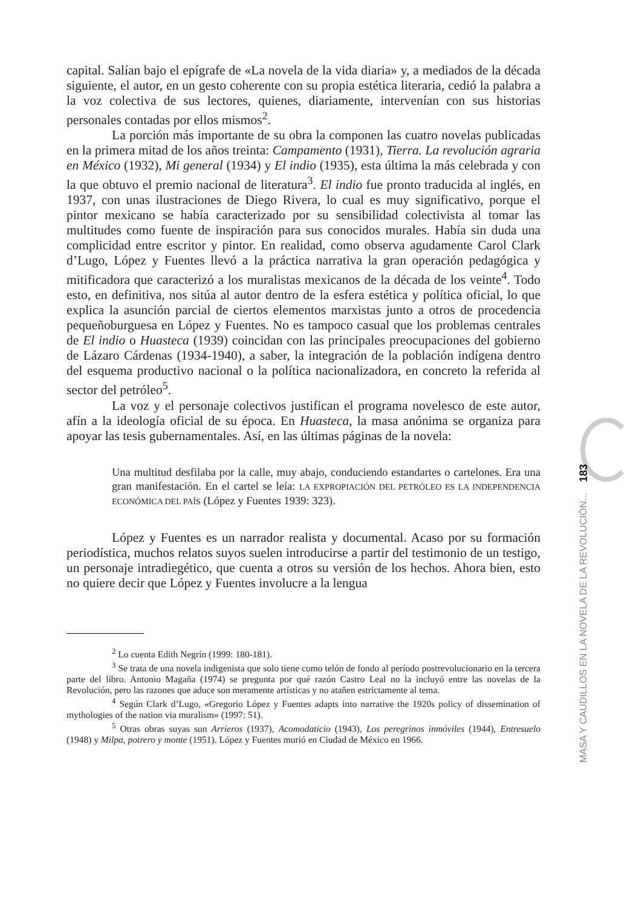capital. Salían bajo el epígrafe de «La novela de la vida diaria» y, a mediados de la década siguiente, el autor, en un gesto coherente con su propia estética literaria, cedió la palabra a la voz colectiva de sus lectores, quienes, diariamente, intervenían con sus historias personales contadas por ellos mismos<sup>2</sup>.
La porción más importante de su obra la componen las cuatro novelas publicadas en la primera mitad de los años treinta: Campamento (1931), Tierra. La revolución agraria en México (1932), Mi general (1934) y El indio (1935), esta última la más celebrada y con la que obtuvo el premio nacional de literatura<sup>3</sup>. El indio fue pronto traducida al inglés, en 1937, con unas ilustraciones de Diego Rivera, lo cual es muy significativo, porque el pintor mexicano se había caracterizado por su sensibilidad colectivista al tomar las multitudes como fuente de inspiración para sus conocidos murales. Había sin duda una complicidad entre escritor y pintor. En realidad, como observa agudamente Carol Clark d’Lugo, López y Fuentes llevó a la práctica narrativa la gran operación pedagógica y mitificadora que caracterizó a los muralistas mexicanos de la década de los veinte<sup>4</sup>. Todo esto, en definitiva, nos sitúa al autor dentro de la esfera estética y política oficial, lo que explica la asunción parcial de ciertos elementos marxistas junto a otros de procedencia pequeñoburguesa en López y Fuentes. No es tampoco casual que los problemas centrales de El indio o Huasteca (1939) coincidan con las principales preocupaciones del gobierno de Lázaro Cárdenas (1934-1940), a saber, la integración de la población indígena dentro del esquema productivo nacional o la política nacionalizadora, en concreto la referida al sector del petróleo<sup>5</sup>.
La voz y el personaje colectivos justifican el programa novelesco de este autor, afín a la ideología oficial de su época. En Huasteca, la masa anónima se organiza para apoyar las tesis gubernamentales. Así, en las últimas páginas de la novela:
Una multitud desfilaba por la calle, muy abajo, conduciendo estandartes o cartelones. Era una gran manifestación. En el cartel se leía: LA EXPROPIACIÓN DEL PETRÓLEO ES LA INDEPENDENCIA ECONÓMICA DEL PAÍS (López y Fuentes 1939: 323).
López y Fuentes es un narrador realista y documental. Acaso por su formación periodística, muchos relatos suyos suelen introducirse a partir del testimonio de un testigo, un personaje intradiegético, que cuenta a otros su versión de los hechos. Ahora bien, esto no quiere decir que López y Fuentes involucre a la lengua
<sup>2</sup> Lo cuenta Edith Negrín (1999: 180-181).
<sup>3</sup> Se trata de una novela indigenista que solo tiene como telón de fondo al período postrevolucionario en la tercera parte del libro. Antonio Magaña (1974) se pregunta por qué razón Castro Leal no la incluyó entre las novelas de la Revolución, pero las razones que aduce son meramente artísticas y no atañen estrictamente al tema.
<sup>4</sup> Según Clark d’Lugo, «Gregorio López y Fuentes adapts into narrative the 1920s policy of dissemination of mythologies of the nation via muralism» (1997: 51).
<sup>5</sup> Otras obras suyas son Arrieros (1937), Acomodaticio (1943), Los peregrinos inmóviles (1944), Entresuelo (1948) y Milpa, potrero y monte (1951). López y Fuentes murió en Ciudad de México en 1966.
MASA Y CAUDILLOS EN LA NOVELA DE LA REVOLUCIÓN... 183